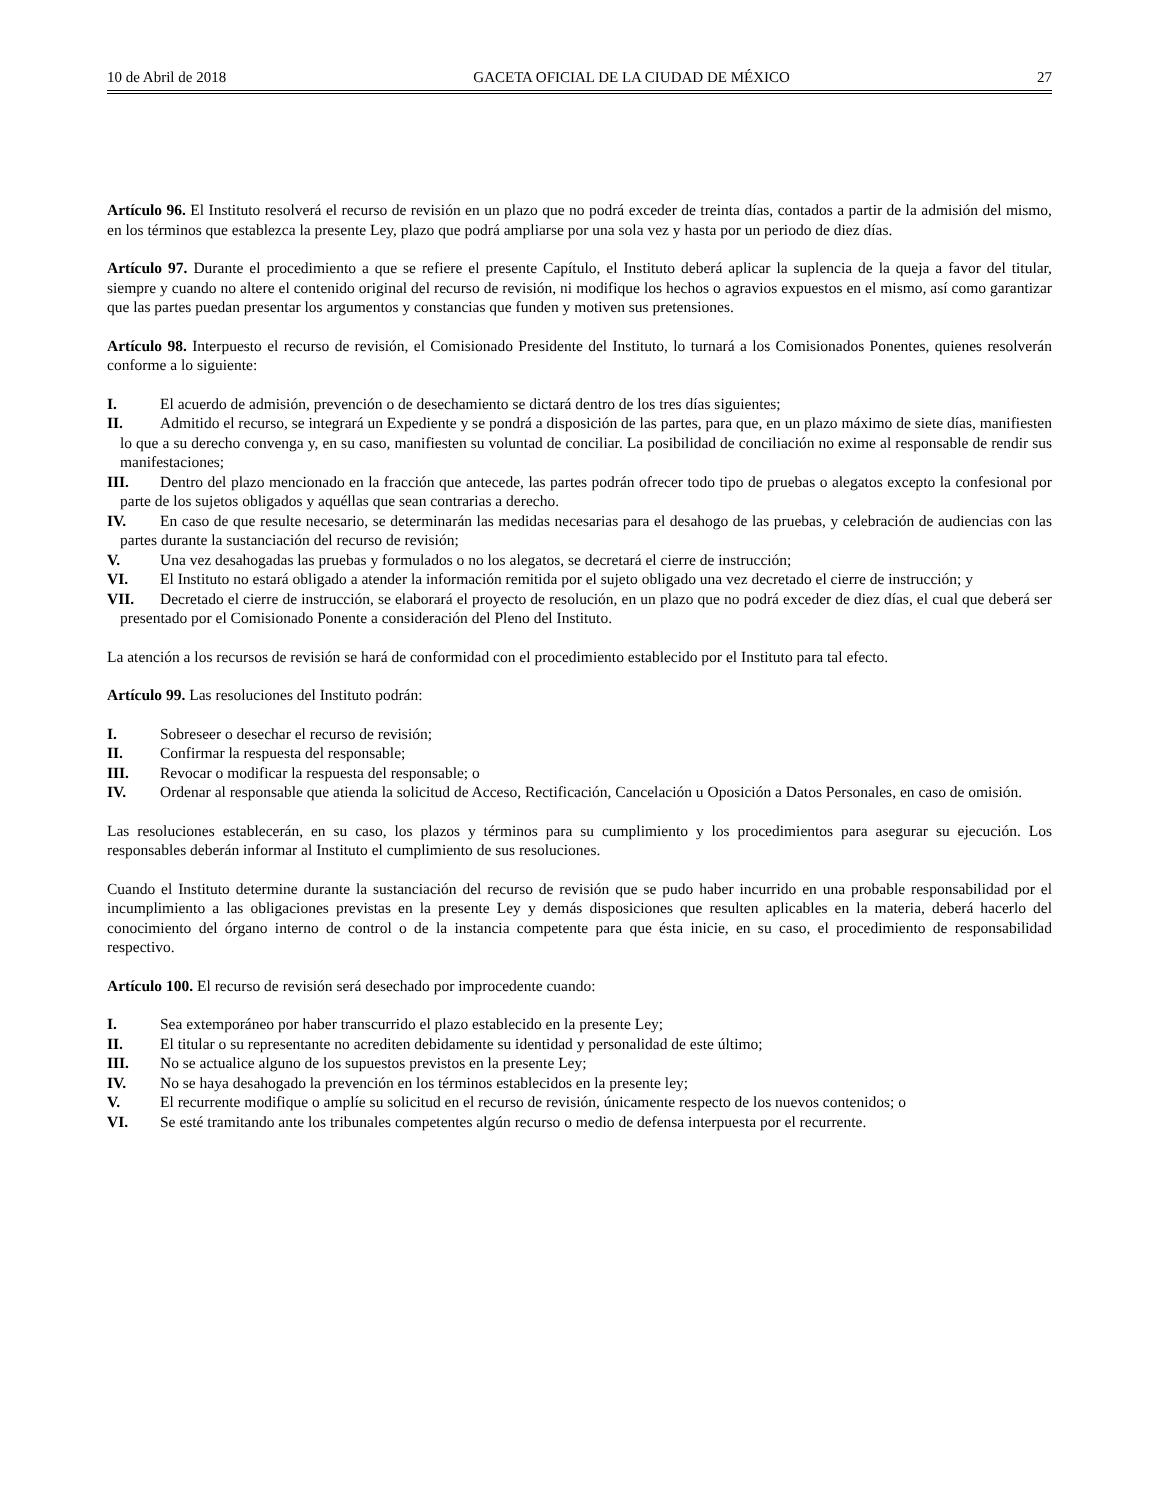10 de Abril de 2018 GACETA OFICIAL DE LA CIUDAD DE MÉXICO 27
Artículo 96. El Instituto resolverá el recurso de revisión en un plazo que no podrá exceder de treinta días, contados a partir de la admisión del mismo, en los términos que establezca la presente Ley, plazo que podrá ampliarse por una sola vez y hasta por un periodo de diez días.
Artículo 97. Durante el procedimiento a que se refiere el presente Capítulo, el Instituto deberá aplicar la suplencia de la queja a favor del titular, siempre y cuando no altere el contenido original del recurso de revisión, ni modifique los hechos o agravios expuestos en el mismo, así como garantizar que las partes puedan presentar los argumentos y constancias que funden y motiven sus pretensiones.
Artículo 98. Interpuesto el recurso de revisión, el Comisionado Presidente del Instituto, lo turnará a los Comisionados Ponentes, quienes resolverán conforme a lo siguiente:
I. El acuerdo de admisión, prevención o de desechamiento se dictará dentro de los tres días siguientes;
II. Admitido el recurso, se integrará un Expediente y se pondrá a disposición de las partes, para que, en un plazo máximo de siete días, manifiesten lo que a su derecho convenga y, en su caso, manifiesten su voluntad de conciliar. La posibilidad de conciliación no exime al responsable de rendir sus manifestaciones;
III. Dentro del plazo mencionado en la fracción que antecede, las partes podrán ofrecer todo tipo de pruebas o alegatos excepto la confesional por parte de los sujetos obligados y aquéllas que sean contrarias a derecho.
IV. En caso de que resulte necesario, se determinarán las medidas necesarias para el desahogo de las pruebas, y celebración de audiencias con las partes durante la sustanciación del recurso de revisión;
V. Una vez desahogadas las pruebas y formulados o no los alegatos, se decretará el cierre de instrucción;
VI. El Instituto no estará obligado a atender la información remitida por el sujeto obligado una vez decretado el cierre de instrucción; y
VII. Decretado el cierre de instrucción, se elaborará el proyecto de resolución, en un plazo que no podrá exceder de diez días, el cual que deberá ser presentado por el Comisionado Ponente a consideración del Pleno del Instituto.
La atención a los recursos de revisión se hará de conformidad con el procedimiento establecido por el Instituto para tal efecto.
Artículo 99. Las resoluciones del Instituto podrán:
I. Sobreseer o desechar el recurso de revisión;
II. Confirmar la respuesta del responsable;
III. Revocar o modificar la respuesta del responsable; o
IV. Ordenar al responsable que atienda la solicitud de Acceso, Rectificación, Cancelación u Oposición a Datos Personales, en caso de omisión.
Las resoluciones establecerán, en su caso, los plazos y términos para su cumplimiento y los procedimientos para asegurar su ejecución. Los responsables deberán informar al Instituto el cumplimiento de sus resoluciones.
Cuando el Instituto determine durante la sustanciación del recurso de revisión que se pudo haber incurrido en una probable responsabilidad por el incumplimiento a las obligaciones previstas en la presente Ley y demás disposiciones que resulten aplicables en la materia, deberá hacerlo del conocimiento del órgano interno de control o de la instancia competente para que ésta inicie, en su caso, el procedimiento de responsabilidad respectivo.
Artículo 100. El recurso de revisión será desechado por improcedente cuando:
I. Sea extemporáneo por haber transcurrido el plazo establecido en la presente Ley;
II. El titular o su representante no acrediten debidamente su identidad y personalidad de este último;
III. No se actualice alguno de los supuestos previstos en la presente Ley;
IV. No se haya desahogado la prevención en los términos establecidos en la presente ley;
V. El recurrente modifique o amplíe su solicitud en el recurso de revisión, únicamente respecto de los nuevos contenidos; o
VI. Se esté tramitando ante los tribunales competentes algún recurso o medio de defensa interpuesta por el recurrente.